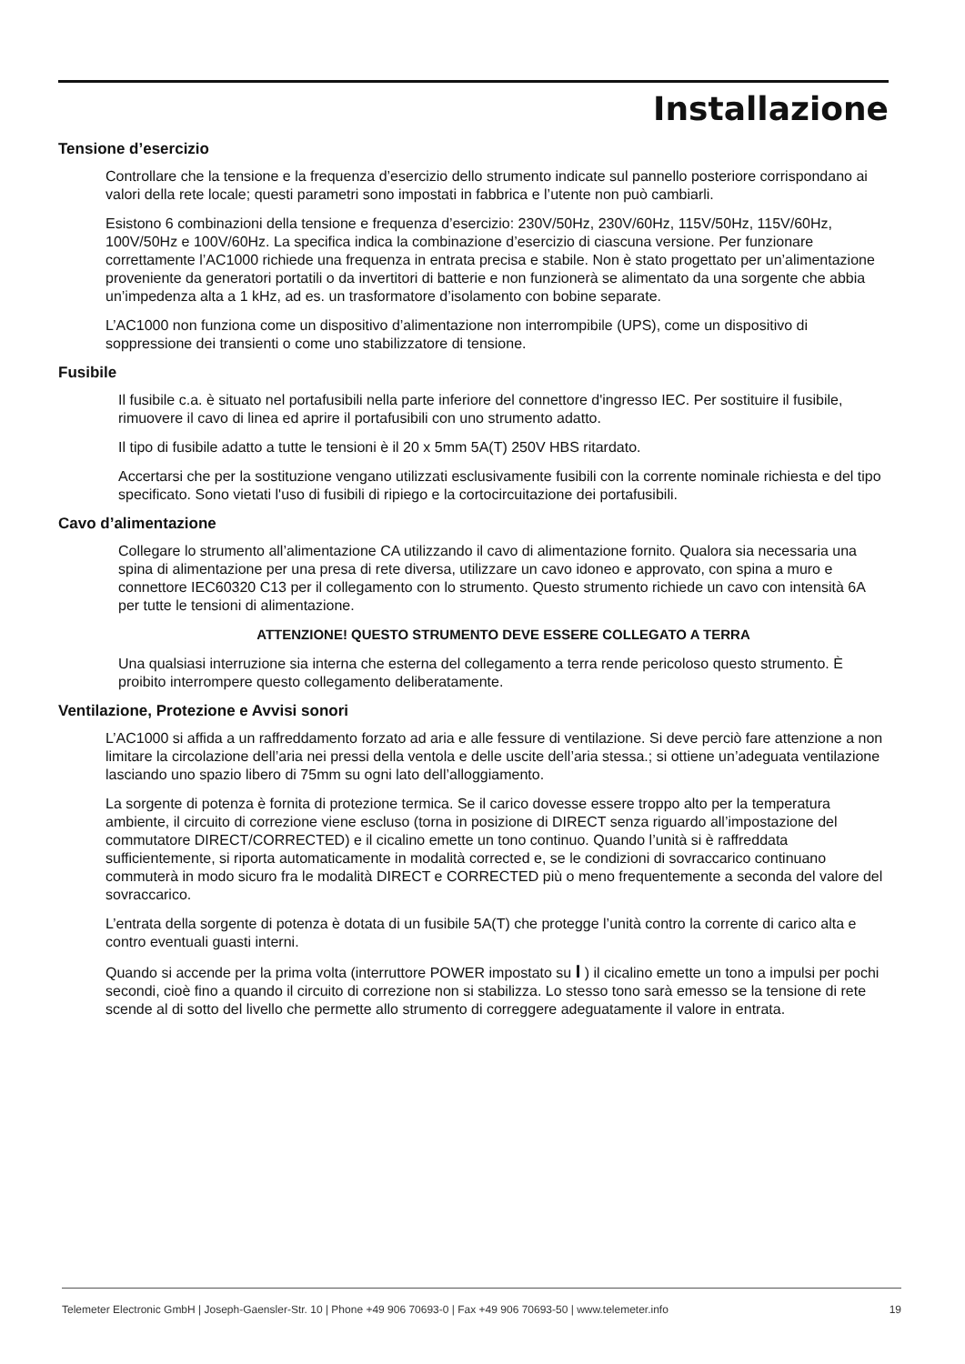Installazione
Tensione d’esercizio
Controllare che la tensione e la frequenza d’esercizio dello strumento indicate sul pannello posteriore corrispondano ai valori della rete locale; questi parametri sono impostati in fabbrica e l’utente non può cambiarli.
Esistono 6 combinazioni della tensione e frequenza d’esercizio: 230V/50Hz, 230V/60Hz, 115V/50Hz, 115V/60Hz, 100V/50Hz e 100V/60Hz. La specifica indica la combinazione d’esercizio di ciascuna versione. Per funzionare correttamente l’AC1000 richiede una frequenza in entrata precisa e stabile. Non è stato progettato per un’alimentazione proveniente da generatori portatili o da invertitori di batterie e non funzionerà se alimentato da una sorgente che abbia un’impedenza alta a 1 kHz, ad es. un trasformatore d’isolamento con bobine separate.
L’AC1000 non funziona come un dispositivo d’alimentazione non interrompibile (UPS), come un dispositivo di soppressione dei transienti o come uno stabilizzatore di tensione.
Fusibile
Il fusibile c.a. è situato nel portafusibili nella parte inferiore del connettore d'ingresso IEC. Per sostituire il fusibile, rimuovere il cavo di linea ed aprire il portafusibili con uno strumento adatto.
Il tipo di fusibile adatto a tutte le tensioni è il 20 x 5mm 5A(T) 250V HBS ritardato.
Accertarsi che per la sostituzione vengano utilizzati esclusivamente fusibili con la corrente nominale richiesta e del tipo specificato. Sono vietati l'uso di fusibili di ripiego e la cortocircuitazione dei portafusibili.
Cavo d’alimentazione
Collegare lo strumento all’alimentazione CA utilizzando il cavo di alimentazione fornito. Qualora sia necessaria una spina di alimentazione per una presa di rete diversa, utilizzare un cavo idoneo e approvato, con spina a muro e connettore IEC60320 C13 per il collegamento con lo strumento. Questo strumento richiede un cavo con intensità 6A per tutte le tensioni di alimentazione.
ATTENZIONE! QUESTO STRUMENTO DEVE ESSERE COLLEGATO A TERRA
Una qualsiasi interruzione sia interna che esterna del collegamento a terra rende pericoloso questo strumento. È proibito interrompere questo collegamento deliberatamente.
Ventilazione, Protezione e Avvisi sonori
L’AC1000 si affida a un raffreddamento forzato ad aria e alle fessure di ventilazione. Si deve perciò fare attenzione a non limitare la circolazione dell’aria nei pressi della ventola e delle uscite dell’aria stessa.; si ottiene un’adeguata ventilazione lasciando uno spazio libero di 75mm su ogni lato dell’alloggiamento.
La sorgente di potenza è fornita di protezione termica. Se il carico dovesse essere troppo alto per la temperatura ambiente, il circuito di correzione viene escluso (torna in posizione di DIRECT senza riguardo all’impostazione del commutatore DIRECT/CORRECTED) e il cicalino emette un tono continuo. Quando l’unità si è raffreddata sufficientemente, si riporta automaticamente in modalità corrected e, se le condizioni di sovraccarico continuano commuterà in modo sicuro fra le modalità DIRECT e CORRECTED più o meno frequentemente a seconda del valore del sovraccarico.
L’entrata della sorgente di potenza è dotata di un fusibile 5A(T) che protegge l’unità contro la corrente di carico alta e contro eventuali guasti interni.
Quando si accende per la prima volta (interruttore POWER impostato su I ) il cicalino emette un tono a impulsi per pochi secondi, cioè fino a quando il circuito di correzione non si stabilizza. Lo stesso tono sarà emesso se la tensione di rete scende al di sotto del livello che permette allo strumento di correggere adeguatamente il valore in entrata.
Telemeter Electronic GmbH | Joseph-Gaensler-Str. 10 | Phone +49 906 70693-0 | Fax +49 906 70693-50 | www.telemeter.info 19